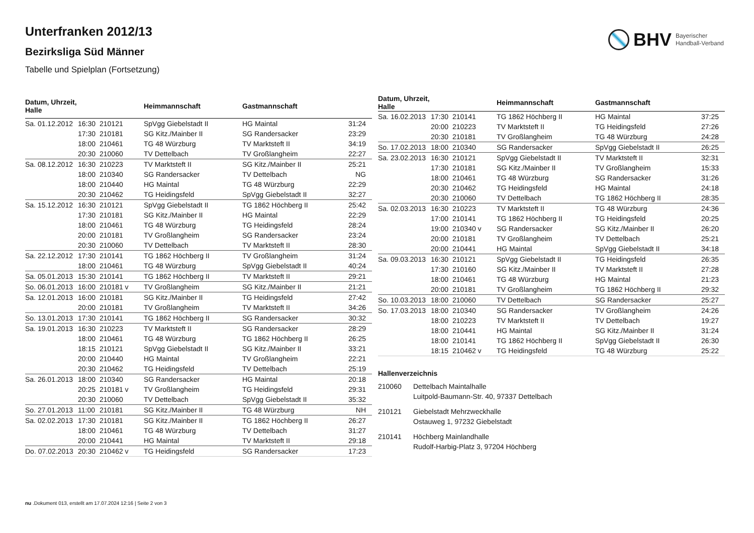BHV Bayerischer
Handball-Verband
Unterfranken 2012/13
Bezirksliga Süd Männer
Tabelle und Spielplan (Fortsetzung)
| Datum, Uhrzeit, Halle | | | Heimmannschaft | Gastmannschaft | |
| --- | --- | --- | --- | --- | --- |
| Sa. 01.12.2012 | 16:30 | 210121 | SpVgg Giebelstadt II | HG Maintal | 31:24 |
| | 17:30 | 210181 | SG Kitz./Mainber II | SG Randersacker | 23:29 |
| | 18:00 | 210461 | TG 48 Würzburg | TV Marktsteft II | 34:19 |
| | 20:30 | 210060 | TV Dettelbach | TV Großlangheim | 22:27 |
| Sa. 08.12.2012 | 16:30 | 210223 | TV Marktsteft II | SG Kitz./Mainber II | 25:21 |
| | 18:00 | 210340 | SG Randersacker | TV Dettelbach | NG |
| | 18:00 | 210440 | HG Maintal | TG 48 Würzburg | 22:29 |
| | 20:30 | 210462 | TG Heidingsfeld | SpVgg Giebelstadt II | 32:27 |
| Sa. 15.12.2012 | 16:30 | 210121 | SpVgg Giebelstadt II | TG 1862 Höchberg II | 25:42 |
| | 17:30 | 210181 | SG Kitz./Mainber II | HG Maintal | 22:29 |
| | 18:00 | 210461 | TG 48 Würzburg | TG Heidingsfeld | 28:24 |
| | 20:00 | 210181 | TV Großlangheim | SG Randersacker | 23:24 |
| | 20:30 | 210060 | TV Dettelbach | TV Marktsteft II | 28:30 |
| Sa. 22.12.2012 | 17:30 | 210141 | TG 1862 Höchberg II | TV Großlangheim | 31:24 |
| | 18:00 | 210461 | TG 48 Würzburg | SpVgg Giebelstadt II | 40:24 |
| Sa. 05.01.2013 | 15:30 | 210141 | TG 1862 Höchberg II | TV Marktsteft II | 29:21 |
| So. 06.01.2013 | 16:00 | 210181 v | TV Großlangheim | SG Kitz./Mainber II | 21:21 |
| Sa. 12.01.2013 | 16:00 | 210181 | SG Kitz./Mainber II | TG Heidingsfeld | 27:42 |
| | 20:00 | 210181 | TV Großlangheim | TV Marktsteft II | 34:26 |
| So. 13.01.2013 | 17:30 | 210141 | TG 1862 Höchberg II | SG Randersacker | 30:32 |
| Sa. 19.01.2013 | 16:30 | 210223 | TV Marktsteft II | SG Randersacker | 28:29 |
| | 18:00 | 210461 | TG 48 Würzburg | TG 1862 Höchberg II | 26:25 |
| | 18:15 | 210121 | SpVgg Giebelstadt II | SG Kitz./Mainber II | 33:21 |
| | 20:00 | 210440 | HG Maintal | TV Großlangheim | 22:21 |
| | 20:30 | 210462 | TG Heidingsfeld | TV Dettelbach | 25:19 |
| Sa. 26.01.2013 | 18:00 | 210340 | SG Randersacker | HG Maintal | 20:18 |
| | 20:25 | 210181 v | TV Großlangheim | TG Heidingsfeld | 29:31 |
| | 20:30 | 210060 | TV Dettelbach | SpVgg Giebelstadt II | 35:32 |
| So. 27.01.2013 | 11:00 | 210181 | SG Kitz./Mainber II | TG 48 Würzburg | NH |
| Sa. 02.02.2013 | 17:30 | 210181 | SG Kitz./Mainber II | TG 1862 Höchberg II | 26:27 |
| | 18:00 | 210461 | TG 48 Würzburg | TV Dettelbach | 31:27 |
| | 20:00 | 210441 | HG Maintal | TV Marktsteft II | 29:18 |
| Do. 07.02.2013 | 20:30 | 210462 v | TG Heidingsfeld | SG Randersacker | 17:23 |
| Datum, Uhrzeit, Halle | | | Heimmannschaft | Gastmannschaft | |
| --- | --- | --- | --- | --- | --- |
| Sa. 16.02.2013 | 17:30 | 210141 | TG 1862 Höchberg II | HG Maintal | 37:25 |
| | 20:00 | 210223 | TV Marktsteft II | TG Heidingsfeld | 27:26 |
| | 20:30 | 210181 | TV Großlangheim | TG 48 Würzburg | 24:28 |
| So. 17.02.2013 | 18:00 | 210340 | SG Randersacker | SpVgg Giebelstadt II | 26:25 |
| Sa. 23.02.2013 | 16:30 | 210121 | SpVgg Giebelstadt II | TV Marktsteft II | 32:31 |
| | 17:30 | 210181 | SG Kitz./Mainber II | TV Großlangheim | 15:33 |
| | 18:00 | 210461 | TG 48 Würzburg | SG Randersacker | 31:26 |
| | 20:30 | 210462 | TG Heidingsfeld | HG Maintal | 24:18 |
| | 20:30 | 210060 | TV Dettelbach | TG 1862 Höchberg II | 28:35 |
| Sa. 02.03.2013 | 16:30 | 210223 | TV Marktsteft II | TG 48 Würzburg | 24:36 |
| | 17:00 | 210141 | TG 1862 Höchberg II | TG Heidingsfeld | 20:25 |
| | 19:00 | 210340 v | SG Randersacker | SG Kitz./Mainber II | 26:20 |
| | 20:00 | 210181 | TV Großlangheim | TV Dettelbach | 25:21 |
| | 20:00 | 210441 | HG Maintal | SpVgg Giebelstadt II | 34:18 |
| Sa. 09.03.2013 | 16:30 | 210121 | SpVgg Giebelstadt II | TG Heidingsfeld | 26:35 |
| | 17:30 | 210160 | SG Kitz./Mainber II | TV Marktsteft II | 27:28 |
| | 18:00 | 210461 | TG 48 Würzburg | HG Maintal | 21:23 |
| | 20:00 | 210181 | TV Großlangheim | TG 1862 Höchberg II | 29:32 |
| So. 10.03.2013 | 18:00 | 210060 | TV Dettelbach | SG Randersacker | 25:27 |
| So. 17.03.2013 | 18:00 | 210340 | SG Randersacker | TV Großlangheim | 24:26 |
| | 18:00 | 210223 | TV Marktsteft II | TV Dettelbach | 19:27 |
| | 18:00 | 210441 | HG Maintal | SG Kitz./Mainber II | 31:24 |
| | 18:00 | 210141 | TG 1862 Höchberg II | SpVgg Giebelstadt II | 26:30 |
| | 18:15 | 210462 v | TG Heidingsfeld | TG 48 Würzburg | 25:22 |
Hallenverzeichnis
210060 Dettelbach Maintalhalle
Luitpold-Baumann-Str. 40, 97337 Dettelbach
210121 Giebelstadt Mehrzweckhalle
Ostauweg 1, 97232 Giebelstadt
210141 Höchberg Mainlandhalle
Rudolf-Harbig-Platz 3, 97204 Höchberg
nu .Dokument 013, erstellt am 17.07.2024 12:16 | Seite 2 von 3